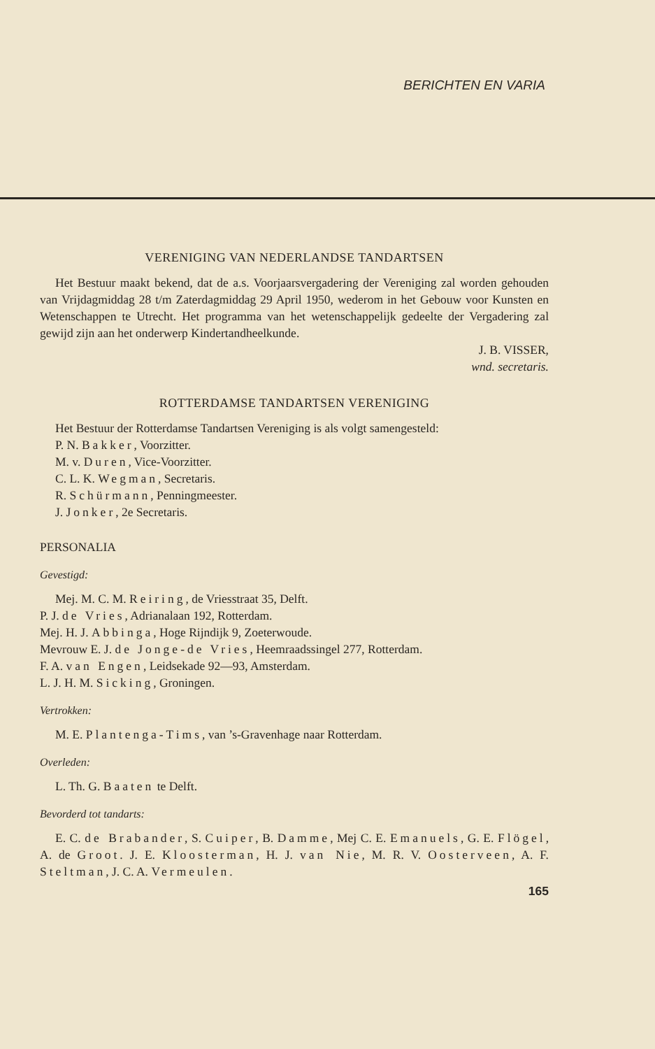BERICHTEN EN VARIA
VERENIGING VAN NEDERLANDSE TANDARTSEN
Het Bestuur maakt bekend, dat de a.s. Voorjaarsvergadering der Vereniging zal worden gehouden van Vrijdagmiddag 28 t/m Zaterdagmiddag 29 April 1950, wederom in het Gebouw voor Kunsten en Wetenschappen te Utrecht. Het programma van het wetenschappelijk gedeelte der Vergadering zal gewijd zijn aan het onderwerp Kindertandheelkunde.
J. B. VISSER,
wnd. secretaris.
ROTTERDAMSE TANDARTSEN VERENIGING
Het Bestuur der Rotterdamse Tandartsen Vereniging is als volgt samengesteld:
P. N. Bakker, Voorzitter.
M. v. Duren, Vice-Voorzitter.
C. L. K. Wegman, Secretaris.
R. Schürmann, Penningmeester.
J. Jonker, 2e Secretaris.
PERSONALIA
Gevestigd:
Mej. M. C. M. Reiring, de Vriesstraat 35, Delft.
P. J. de Vries, Adrianalaan 192, Rotterdam.
Mej. H. J. Abbinga, Hoge Rijndijk 9, Zoeterwoude.
Mevrouw E. J. de Jonge-de Vries, Heemraadssingel 277, Rotterdam.
F. A. van Engen, Leidsekade 92—93, Amsterdam.
L. J. H. M. Sicking, Groningen.
Vertrokken:
M. E. Plantenga-Tims, van ’s-Gravenhage naar Rotterdam.
Overleden:
L. Th. G. Baaten te Delft.
Bevorderd tot tandarts:
E. C. de Brabander, S. Cuiper, B. Damme, Mej C. E. Emanuels, G. E. Flögel, A. de Groot. J. E. Kloosterman, H. J. van Nie, M. R. V. Oosterveen, A. F. Steltman, J. C. A. Vermeulen.
165